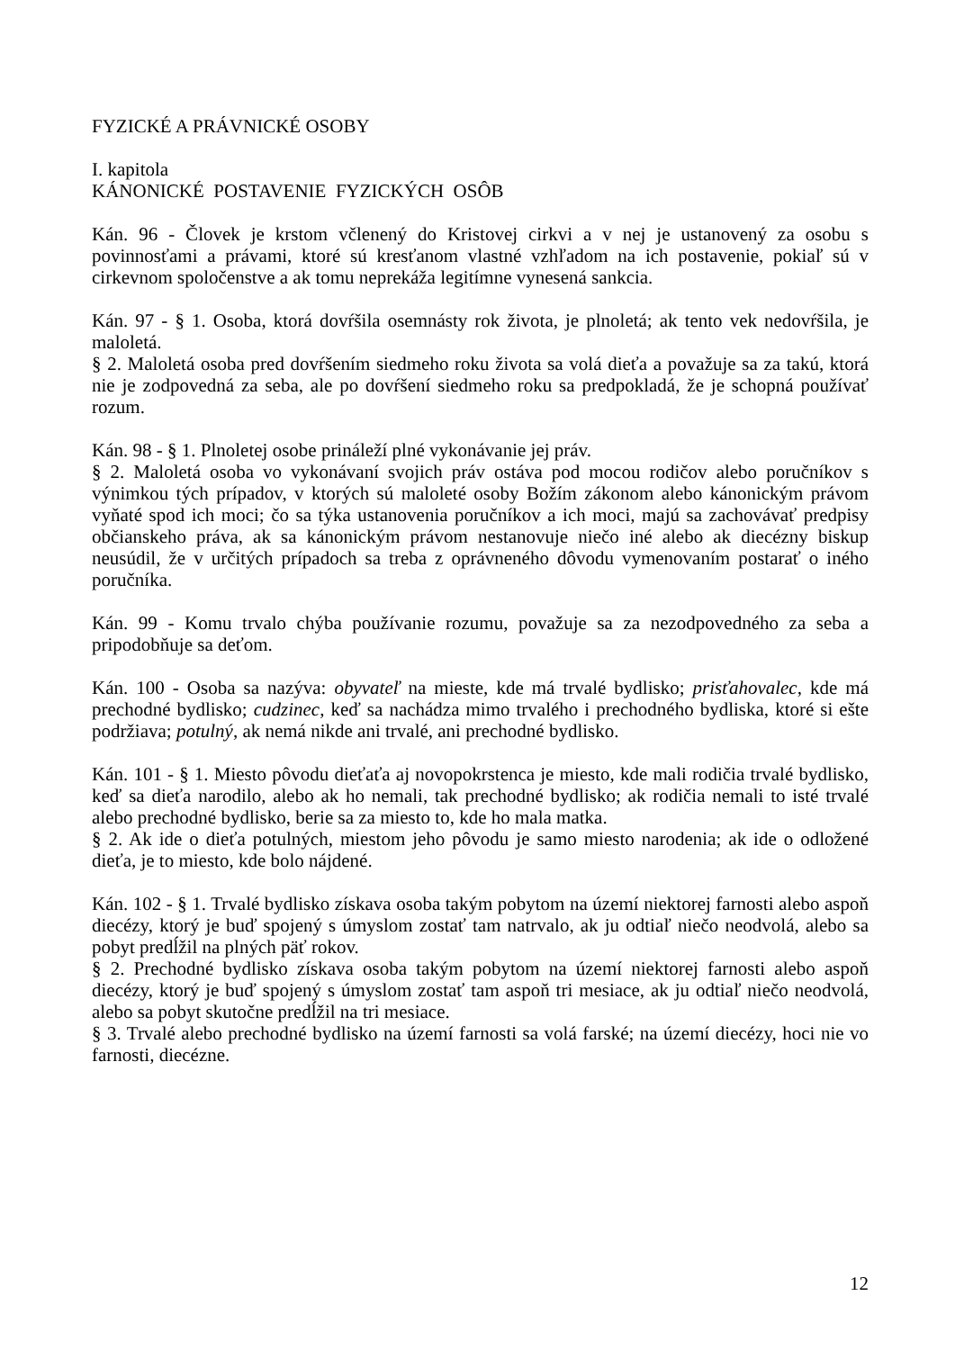FYZICKÉ A PRÁVNICKÉ OSOBY
I. kapitola
KÁNONICKÉ POSTAVENIE FYZICKÝCH OSÔB
Kán. 96 - Človek je krstom včlenený do Kristovej cirkvi a v nej je ustanovený za osobu s povinnosťami a právami, ktoré sú kresťanom vlastné vzhľadom na ich postavenie, pokiaľ sú v cirkevnom spoločenstve a ak tomu neprekáža legitímne vynesená sankcia.
Kán. 97 - § 1. Osoba, ktorá dovŕšila osemnásty rok života, je plnoletá; ak tento vek nedovŕšila, je maloletá.
§ 2. Maloletá osoba pred dovŕšením siedmeho roku života sa volá dieťa a považuje sa za takú, ktorá nie je zodpovedná za seba, ale po dovŕšení siedmeho roku sa predpokladá, že je schopná používať rozum.
Kán. 98 - § 1. Plnoletej osobe prináleží plné vykonávanie jej práv.
§ 2. Maloletá osoba vo vykonávaní svojich práv ostáva pod mocou rodičov alebo poručníkov s výnimkou tých prípadov, v ktorých sú maloleté osoby Božím zákonom alebo kánonickým právom vyňaté spod ich moci; čo sa týka ustanovenia poručníkov a ich moci, majú sa zachovávať predpisy občianskeho práva, ak sa kánonickým právom nestanovuje niečo iné alebo ak diecézny biskup neusúdil, že v určitých prípadoch sa treba z oprávneného dôvodu vymenovaním postarať o iného poručníka.
Kán. 99 - Komu trvalo chýba používanie rozumu, považuje sa za nezodpovedného za seba a pripodobňuje sa deťom.
Kán. 100 - Osoba sa nazýva: obyvateľ na mieste, kde má trvalé bydlisko; prisťahovalec, kde má prechodné bydlisko; cudzinec, keď sa nachádza mimo trvalého i prechodného bydliska, ktoré si ešte podržiava; potulný, ak nemá nikde ani trvalé, ani prechodné bydlisko.
Kán. 101 - § 1. Miesto pôvodu dieťaťa aj novopokrstenca je miesto, kde mali rodičia trvalé bydlisko, keď sa dieťa narodilo, alebo ak ho nemali, tak prechodné bydlisko; ak rodičia nemali to isté trvalé alebo prechodné bydlisko, berie sa za miesto to, kde ho mala matka.
§ 2. Ak ide o dieťa potulných, miestom jeho pôvodu je samo miesto narodenia; ak ide o odložené dieťa, je to miesto, kde bolo nájdené.
Kán. 102 - § 1. Trvalé bydlisko získava osoba takým pobytom na území niektorej farnosti alebo aspoň diecézy, ktorý je buď spojený s úmyslom zostať tam natrvalo, ak ju odtiaľ niečo neodvolá, alebo sa pobyt predĺžil na plných päť rokov.
§ 2. Prechodné bydlisko získava osoba takým pobytom na území niektorej farnosti alebo aspoň diecézy, ktorý je buď spojený s úmyslom zostať tam aspoň tri mesiace, ak ju odtiaľ niečo neodvolá, alebo sa pobyt skutočne predĺžil na tri mesiace.
§ 3. Trvalé alebo prechodné bydlisko na území farnosti sa volá farské; na území diecézy, hoci nie vo farnosti, diecézne.
12